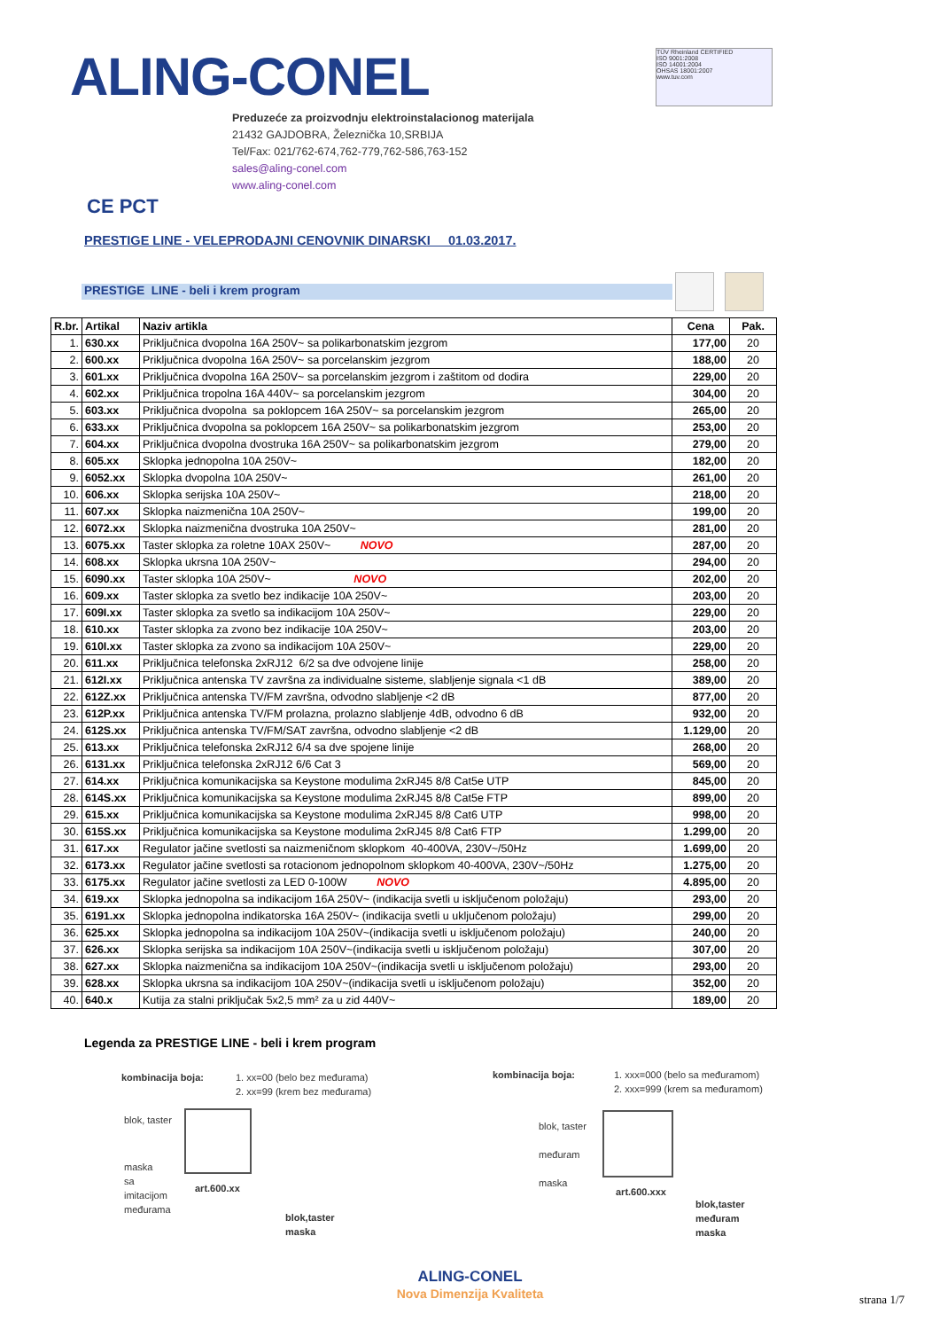ALING-CONEL
TÜV Rheinland CERTIFIED
ISO 9001:2008
ISO 14001:2004
OHSAS 18001:2007
www.tuv.com
Preduzeće za proizvodnju elektroinstalacionog materijala
21432 GAJDOBRA, Železnička 10,SRBIJA
Tel/Fax: 021/762-674,762-779,762-586,763-152
sales@aling-conel.com
www.aling-conel.com
CE PCT
PRESTIGE LINE - VELEPRODAJNI CENOVNIK DINARSKI 01.03.2017.
PRESTIGE LINE - beli i krem program
| R.br. | Artikal | Naziv artikla | Cena | Pak. |
| --- | --- | --- | --- | --- |
| 1. | 630.xx | Priključnica dvopolna 16A 250V~ sa polikarbonatskim jezgrom | 177,00 | 20 |
| 2. | 600.xx | Priključnica dvopolna 16A 250V~ sa porcelanskim jezgrom | 188,00 | 20 |
| 3. | 601.xx | Priključnica dvopolna 16A 250V~ sa porcelanskim jezgrom i zaštitom od dodira | 229,00 | 20 |
| 4. | 602.xx | Priključnica tropolna 16A 440V~ sa porcelanskim jezgrom | 304,00 | 20 |
| 5. | 603.xx | Priključnica dvopolna sa poklopcem 16A 250V~ sa porcelanskim jezgrom | 265,00 | 20 |
| 6. | 633.xx | Priključnica dvopolna sa poklopcem 16A 250V~ sa polikarbonatskim jezgrom | 253,00 | 20 |
| 7. | 604.xx | Priključnica dvopolna dvostruka 16A 250V~ sa polikarbonatskim jezgrom | 279,00 | 20 |
| 8. | 605.xx | Sklopka jednopolna 10A 250V~ | 182,00 | 20 |
| 9. | 6052.xx | Sklopka dvopolna 10A 250V~ | 261,00 | 20 |
| 10. | 606.xx | Sklopka serijska 10A 250V~ | 218,00 | 20 |
| 11. | 607.xx | Sklopka naizmenična 10A 250V~ | 199,00 | 20 |
| 12. | 6072.xx | Sklopka naizmenična dvostruka 10A 250V~ | 281,00 | 20 |
| 13. | 6075.xx | Taster sklopka za roletne 10AX 250V~ NOVO | 287,00 | 20 |
| 14. | 608.xx | Sklopka ukrsna 10A 250V~ | 294,00 | 20 |
| 15. | 6090.xx | Taster sklopka 10A 250V~ NOVO | 202,00 | 20 |
| 16. | 609.xx | Taster sklopka za svetlo bez indikacije 10A 250V~ | 203,00 | 20 |
| 17. | 609I.xx | Taster sklopka za svetlo sa indikacijom 10A 250V~ | 229,00 | 20 |
| 18. | 610.xx | Taster sklopka za zvono bez indikacije 10A 250V~ | 203,00 | 20 |
| 19. | 610I.xx | Taster sklopka za zvono sa indikacijom 10A 250V~ | 229,00 | 20 |
| 20. | 611.xx | Priključnica telefonska 2xRJ12 6/2 sa dve odvojene linije | 258,00 | 20 |
| 21. | 612I.xx | Priključnica antenska TV završna za individualne sisteme, slabljenje signala <1 dB | 389,00 | 20 |
| 22. | 612Z.xx | Priključnica antenska TV/FM završna, odvodno slabljenje <2 dB | 877,00 | 20 |
| 23. | 612P.xx | Priključnica antenska TV/FM prolazna, prolazno slabljenje 4dB, odvodno 6 dB | 932,00 | 20 |
| 24. | 612S.xx | Priključnica antenska TV/FM/SAT završna, odvodno slabljenje <2 dB | 1.129,00 | 20 |
| 25. | 613.xx | Priključnica telefonska 2xRJ12 6/4 sa dve spojene linije | 268,00 | 20 |
| 26. | 6131.xx | Priključnica telefonska 2xRJ12 6/6 Cat 3 | 569,00 | 20 |
| 27. | 614.xx | Priključnica komunikacijska sa Keystone modulima 2xRJ45 8/8 Cat5e UTP | 845,00 | 20 |
| 28. | 614S.xx | Priključnica komunikacijska sa Keystone modulima 2xRJ45 8/8 Cat5e FTP | 899,00 | 20 |
| 29. | 615.xx | Priključnica komunikacijska sa Keystone modulima 2xRJ45 8/8 Cat6 UTP | 998,00 | 20 |
| 30. | 615S.xx | Priključnica komunikacijska sa Keystone modulima 2xRJ45 8/8 Cat6 FTP | 1.299,00 | 20 |
| 31. | 617.xx | Regulator jačine svetlosti sa naizmeničnom sklopkom 40-400VA, 230V~/50Hz | 1.699,00 | 20 |
| 32. | 6173.xx | Regulator jačine svetlosti sa rotacionom jednopolnom sklopkom 40-400VA, 230V~/50Hz | 1.275,00 | 20 |
| 33. | 6175.xx | Regulator jačine svetlosti za LED 0-100W NOVO | 4.895,00 | 20 |
| 34. | 619.xx | Sklopka jednopolna sa indikacijom 16A 250V~ (indikacija svetli u isključenom položaju) | 293,00 | 20 |
| 35. | 6191.xx | Sklopka jednopolna indikatorska 16A 250V~ (indikacija svetli u uključenom položaju) | 299,00 | 20 |
| 36. | 625.xx | Sklopka jednopolna sa indikacijom 10A 250V~(indikacija svetli u isključenom položaju) | 240,00 | 20 |
| 37. | 626.xx | Sklopka serijska sa indikacijom 10A 250V~(indikacija svetli u isključenom položaju) | 307,00 | 20 |
| 38. | 627.xx | Sklopka naizmenična sa indikacijom 10A 250V~(indikacija svetli u isključenom položaju) | 293,00 | 20 |
| 39. | 628.xx | Sklopka ukrsna sa indikacijom 10A 250V~(indikacija svetli u isključenom položaju) | 352,00 | 20 |
| 40. | 640.x | Kutija za stalni priključak 5x2,5 mm² za u zid 440V~ | 189,00 | 20 |
Legenda za PRESTIGE LINE - beli i krem program
kombinacija boja:
1. xx=00 (belo bez međurama)
2. xx=99 (krem bez međurama)
blok, taster
maska
sa
imitacijom
međurama
art.600.xx
blok,taster
maska
kombinacija boja:
1. xxx=000 (belo sa međuramom)
2. xxx=999 (krem sa međuramom)
blok, taster
međuram
maska
art.600.xxx
blok,taster
međuram
maska
ALING-CONEL
Nova Dimenzija Kvaliteta
strana 1/7